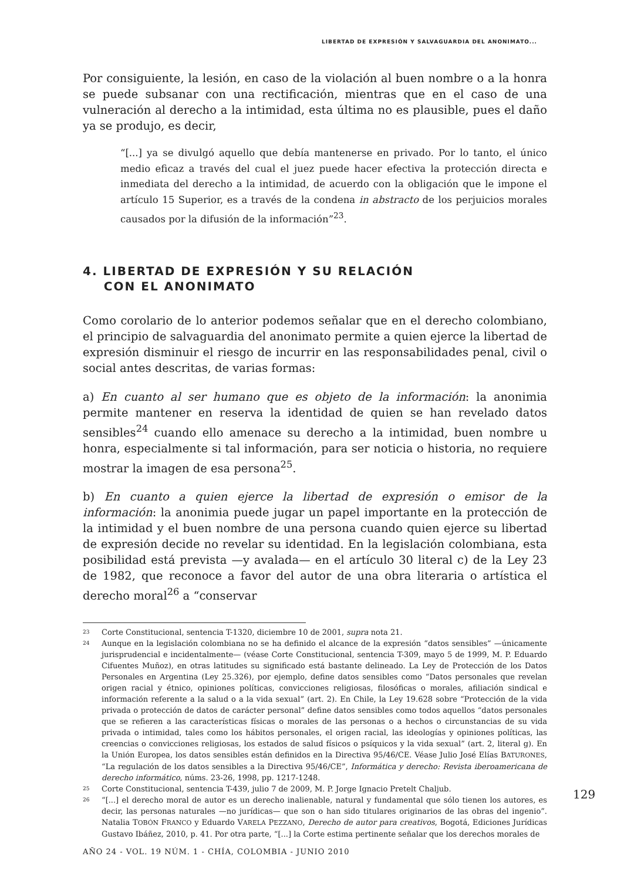LIBERTAD DE EXPRESIÓN Y SALVAGUARDIA DEL ANONIMATO...
Por consiguiente, la lesión, en caso de la violación al buen nombre o a la honra se puede subsanar con una rectificación, mientras que en el caso de una vulneración al derecho a la intimidad, esta última no es plausible, pues el daño ya se produjo, es decir,
“[...] ya se divulgó aquello que debía mantenerse en privado. Por lo tanto, el único medio eficaz a través del cual el juez puede hacer efectiva la protección directa e inmediata del derecho a la intimidad, de acuerdo con la obligación que le impone el artículo 15 Superior, es a través de la condena in abstracto de los perjuicios morales causados por la difusión de la información”<sup>23</sup>.
4. LIBERTAD DE EXPRESIÓN Y SU RELACIÓN
CON EL ANONIMATO
Como corolario de lo anterior podemos señalar que en el derecho colombiano, el principio de salvaguardia del anonimato permite a quien ejerce la libertad de expresión disminuir el riesgo de incurrir en las responsabilidades penal, civil o social antes descritas, de varias formas:
a) En cuanto al ser humano que es objeto de la información: la anonimia permite mantener en reserva la identidad de quien se han revelado datos sensibles<sup>24</sup> cuando ello amenace su derecho a la intimidad, buen nombre u honra, especialmente si tal información, para ser noticia o historia, no requiere mostrar la imagen de esa persona<sup>25</sup>.
b) En cuanto a quien ejerce la libertad de expresión o emisor de la información: la anonimia puede jugar un papel importante en la protección de la intimidad y el buen nombre de una persona cuando quien ejerce su libertad de expresión decide no revelar su identidad. En la legislación colombiana, esta posibilidad está prevista —y avalada— en el artículo 30 literal c) de la Ley 23 de 1982, que reconoce a favor del autor de una obra literaria o artística el derecho moral<sup>26</sup> a “conservar
23 Corte Constitucional, sentencia T-1320, diciembre 10 de 2001, supra nota 21.
24 Aunque en la legislación colombiana no se ha definido el alcance de la expresión “datos sensibles” —únicamente jurisprudencial e incidentalmente— (véase Corte Constitucional, sentencia T-309, mayo 5 de 1999, M. P. Eduardo Cifuentes Muñoz), en otras latitudes su significado está bastante delineado. La Ley de Protección de los Datos Personales en Argentina (Ley 25.326), por ejemplo, define datos sensibles como “Datos personales que revelan origen racial y étnico, opiniones políticas, convicciones religiosas, filosóficas o morales, afiliación sindical e información referente a la salud o a la vida sexual” (art. 2). En Chile, la Ley 19.628 sobre “Protección de la vida privada o protección de datos de carácter personal” define datos sensibles como todos aquellos “datos personales que se refieren a las características físicas o morales de las personas o a hechos o circunstancias de su vida privada o intimidad, tales como los hábitos personales, el origen racial, las ideologías y opiniones políticas, las creencias o convicciones religiosas, los estados de salud físicos o psíquicos y la vida sexual” (art. 2, literal g). En la Unión Europea, los datos sensibles están definidos en la Directiva 95/46/CE. Véase Julio José Elías BATURONES, “La regulación de los datos sensibles a la Directiva 95/46/CE”, Informática y derecho: Revista iberoamericana de derecho informático, núms. 23-26, 1998, pp. 1217-1248.
25 Corte Constitucional, sentencia T-439, julio 7 de 2009, M. P. Jorge Ignacio Pretelt Chaljub.
26 “[...] el derecho moral de autor es un derecho inalienable, natural y fundamental que sólo tienen los autores, es decir, las personas naturales —no jurídicas— que son o han sido titulares originarios de las obras del ingenio”. Natalia TOBÓN FRANCO y Eduardo VARELA PEZZANO, Derecho de autor para creativos, Bogotá, Ediciones Jurídicas Gustavo Ibáñez, 2010, p. 41. Por otra parte, “[...] la Corte estima pertinente señalar que los derechos morales de
129
AÑO 24 - VOL. 19 NÚM. 1 - CHÍA, COLOMBIA - JUNIO 2010